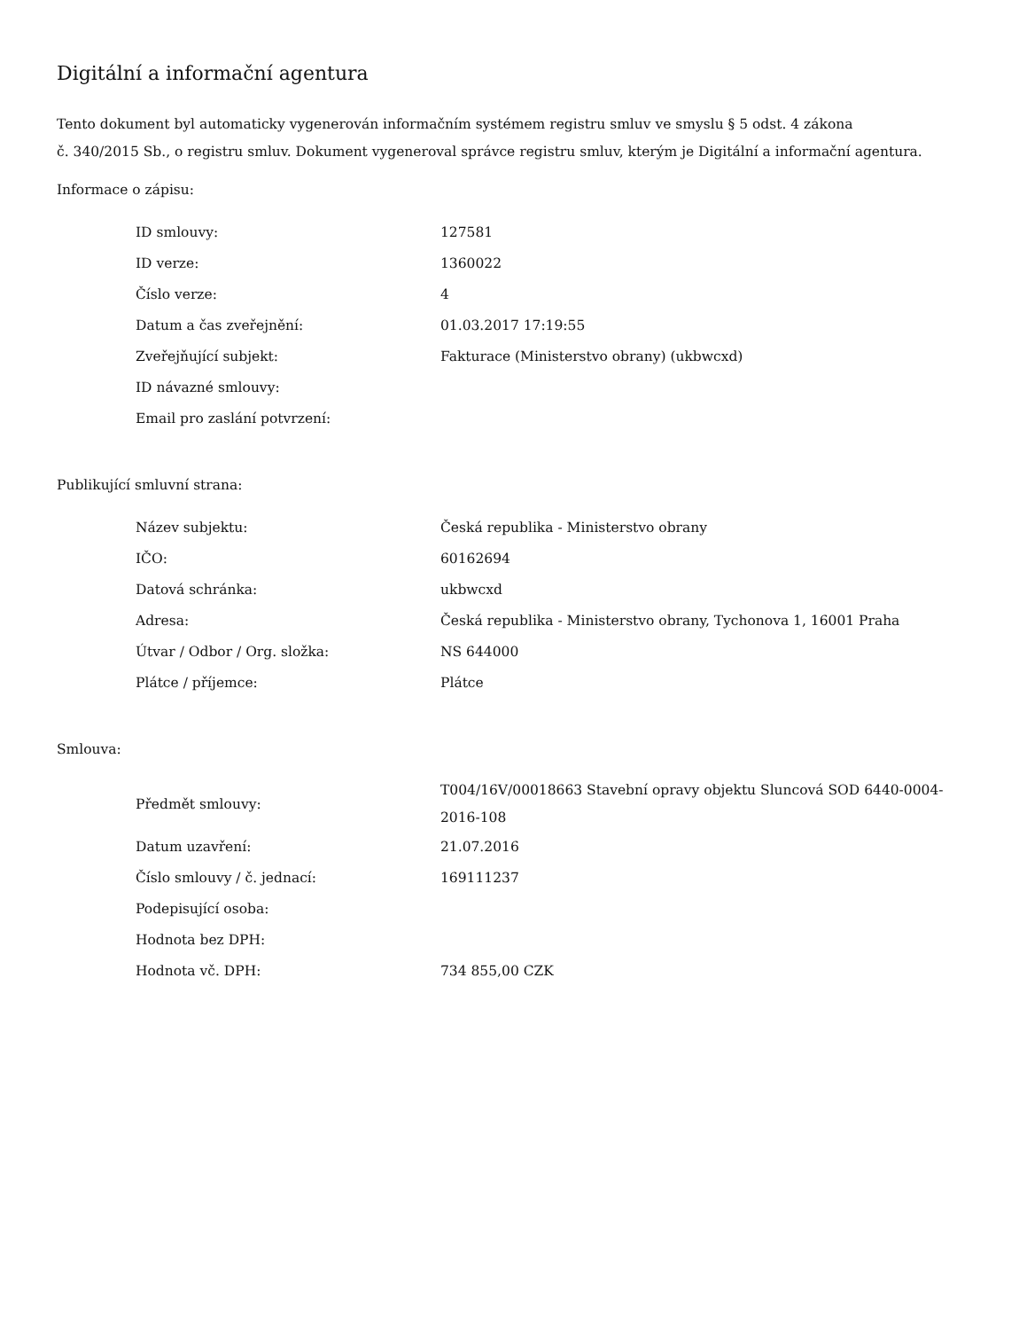Digitální a informační agentura
Tento dokument byl automaticky vygenerován informačním systémem registru smluv ve smyslu § 5 odst. 4 zákona
č. 340/2015 Sb., o registru smluv. Dokument vygeneroval správce registru smluv, kterým je Digitální a informační agentura.
Informace o zápisu:
| ID smlouvy: | 127581 |
| ID verze: | 1360022 |
| Číslo verze: | 4 |
| Datum a čas zveřejnění: | 01.03.2017 17:19:55 |
| Zveřejňující subjekt: | Fakturace (Ministerstvo obrany) (ukbwcxd) |
| ID návazné smlouvy: | |
| Email pro zaslání potvrzení: | |
Publikující smluvní strana:
| Název subjektu: | Česká republika - Ministerstvo obrany |
| IČO: | 60162694 |
| Datová schránka: | ukbwcxd |
| Adresa: | Česká republika - Ministerstvo obrany, Tychonova 1, 16001 Praha |
| Útvar / Odbor / Org. složka: | NS 644000 |
| Plátce / příjemce: | Plátce |
Smlouva:
| Předmět smlouvy: | T004/16V/00018663 Stavební opravy objektu Sluncová SOD 6440-0004-2016-108 |
| Datum uzavření: | 21.07.2016 |
| Číslo smlouvy / č. jednací: | 169111237 |
| Podepisující osoba: | |
| Hodnota bez DPH: | |
| Hodnota vč. DPH: | 734 855,00 CZK |